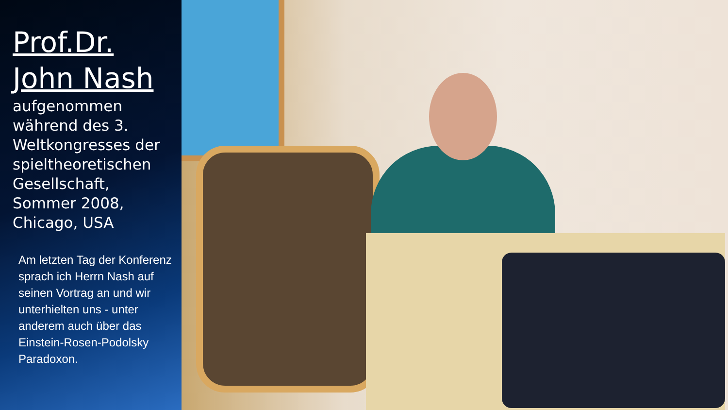Prof.Dr.
John Nash
aufgenommen während des 3. Weltkongresses der spieltheoretische­n Gesellschaft, Sommer 2008, Chicago, USA
Am letzten Tag der Konferenz sprach ich Herrn Nash auf seinen Vortrag an und wir unterhielten uns - unter anderem auch über das Einstein-Rosen-Podolsky Paradoxon.